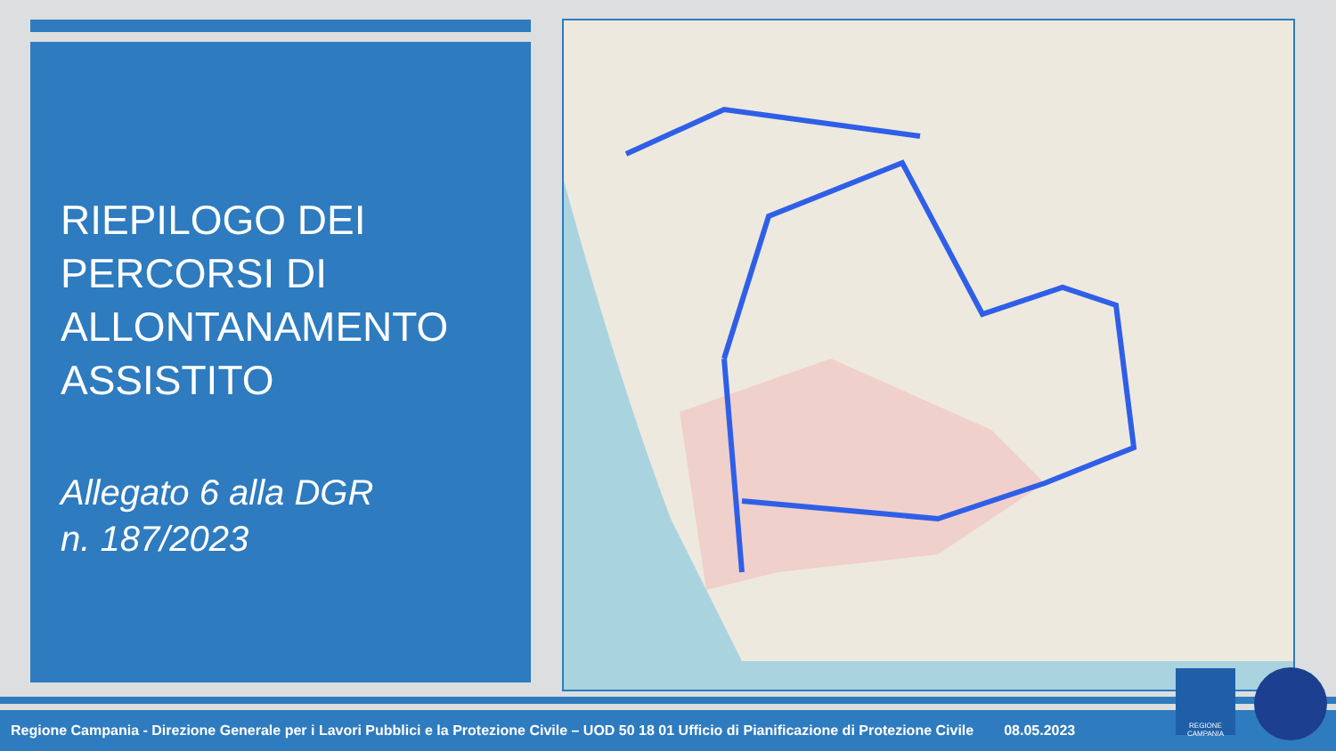RIEPILOGO DEI
PERCORSI DI
ALLONTANAMENTO
ASSISTITO
Allegato 6 alla DGR
n. 187/2023
Regione Campania - Direzione Generale per i Lavori Pubblici e la Protezione Civile – UOD 50 18 01 Ufficio di Pianificazione di Protezione Civile 08.05.2023
REGIONE CAMPANIA